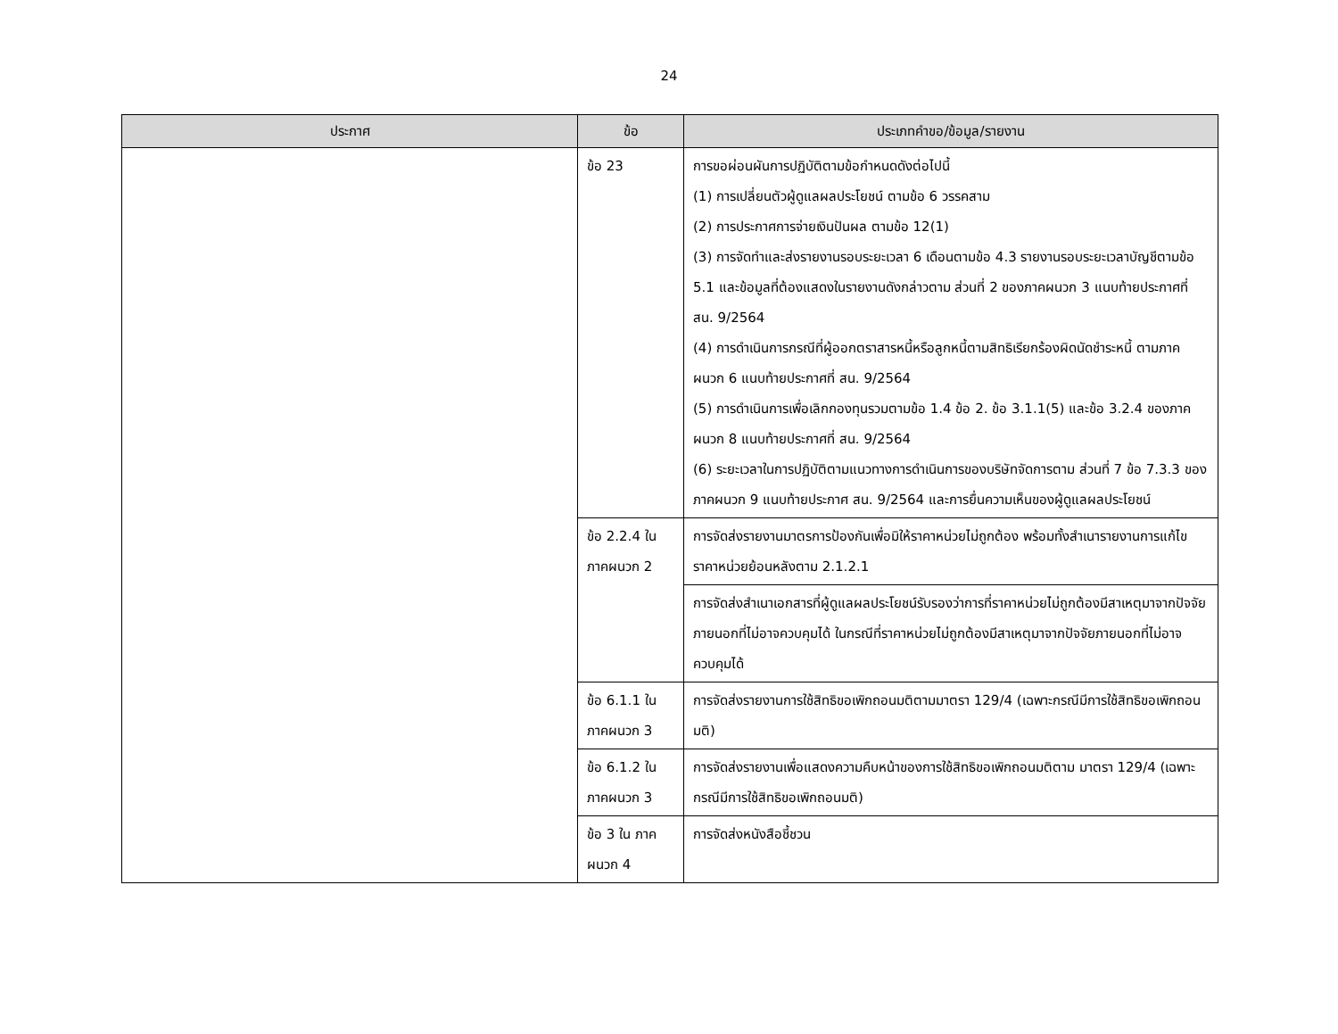24
| ประกาศ | ข้อ | ประเภทคำขอ/ข้อมูล/รายงาน |
| --- | --- | --- |
| | ข้อ 23 | การขอผ่อนผันการปฏิบัติตามข้อกำหนดดังต่อไปนี้ (1) การเปลี่ยนตัวผู้ดูแลผลประโยชน์ ตามข้อ 6 วรรคสาม (2) การประกาศการจ่ายเงินปันผล ตามข้อ 12(1) (3) การจัดทำและส่งรายงานรอบระยะเวลา 6 เดือนตามข้อ 4.3 รายงานรอบระยะเวลาบัญชีตามข้อ 5.1 และข้อมูลที่ต้องแสดงในรายงานดังกล่าวตาม ส่วนที่ 2 ของภาคผนวก 3 แนบท้ายประกาศที่ สน. 9/2564 (4) การดำเนินการกรณีที่ผู้ออกตราสารหนี้หรือลูกหนี้ตามสิทธิเรียกร้องผิดนัดชำระหนี้ ตามภาคผนวก 6 แนบท้ายประกาศที่ สน. 9/2564 (5) การดำเนินการเพื่อเลิกกองทุนรวมตามข้อ 1.4 ข้อ 2. ข้อ 3.1.1(5) และข้อ 3.2.4 ของภาคผนวก 8 แนบท้ายประกาศที่ สน. 9/2564 (6) ระยะเวลาในการปฏิบัติตามแนวทางการดำเนินการของบริษัทจัดการตาม ส่วนที่ 7 ข้อ 7.3.3 ของภาคผนวก 9 แนบท้ายประกาศ สน. 9/2564 และการยื่นความเห็นของผู้ดูแลผลประโยชน์ |
| | ข้อ 2.2.4 ใน ภาคผนวก 2 | การจัดส่งรายงานมาตรการป้องกันเพื่อมิให้ราคาหน่วยไม่ถูกต้อง พร้อมทั้งสำเนารายงานการแก้ไขราคาหน่วยย้อนหลังตาม 2.1.2.1 |
| | | การจัดส่งสำเนาเอกสารที่ผู้ดูแลผลประโยชน์รับรองว่าการที่ราคาหน่วยไม่ถูกต้องมีสาเหตุมาจากปัจจัยภายนอกที่ไม่อาจควบคุมได้ ในกรณีที่ราคาหน่วยไม่ถูกต้องมีสาเหตุมาจากปัจจัยภายนอกที่ไม่อาจควบคุมได้ |
| | ข้อ 6.1.1 ใน ภาคผนวก 3 | การจัดส่งรายงานการใช้สิทธิขอเพิกถอนมติตามมาตรา 129/4 (เฉพาะกรณีมีการใช้สิทธิขอเพิกถอนมติ) |
| | ข้อ 6.1.2 ใน ภาคผนวก 3 | การจัดส่งรายงานเพื่อแสดงความคืบหน้าของการใช้สิทธิขอเพิกถอนมติตาม มาตรา 129/4 (เฉพาะกรณีมีการใช้สิทธิขอเพิกถอนมติ) |
| | ข้อ 3 ใน ภาคผนวก 4 | การจัดส่งหนังสือชี้ชวน |